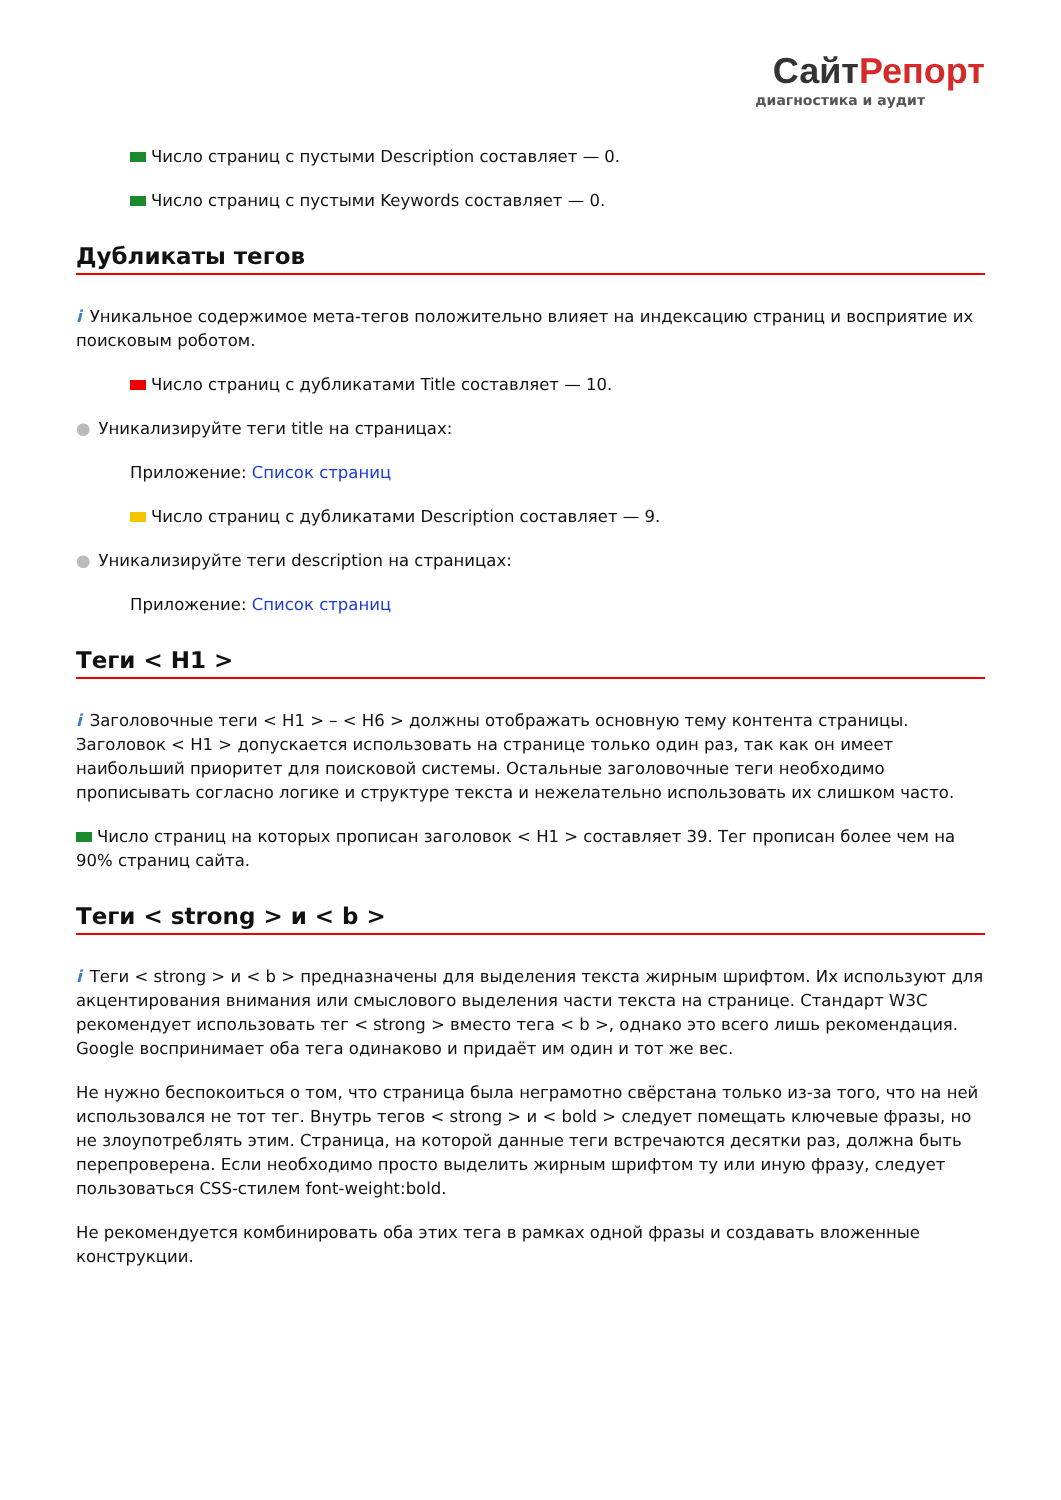СайтРепорт
диагностика и аудит
Число страниц с пустыми Description составляет — 0.
Число страниц с пустыми Keywords составляет — 0.
Дубликаты тегов
i Уникальное содержимое мета-тегов положительно влияет на индексацию страниц и восприятие их поисковым роботом.
Число страниц с дубликатами Title составляет — 10.
● Уникализируйте теги title на страницах:
Приложение: Список страниц
Число страниц с дубликатами Description составляет — 9.
● Уникализируйте теги description на страницах:
Приложение: Список страниц
Теги < H1 >
i Заголовочные теги < H1 > – < H6 > должны отображать основную тему контента страницы. Заголовок < H1 > допускается использовать на странице только один раз, так как он имеет наибольший приоритет для поисковой системы. Остальные заголовочные теги необходимо прописывать согласно логике и структуре текста и нежелательно использовать их слишком часто.
Число страниц на которых прописан заголовок < H1 > составляет 39. Тег прописан более чем на 90% страниц сайта.
Теги < strong > и < b >
i Теги < strong > и < b > предназначены для выделения текста жирным шрифтом. Их используют для акцентирования внимания или смыслового выделения части текста на странице. Стандарт W3C рекомендует использовать тег < strong > вместо тега < b >, однако это всего лишь рекомендация. Google воспринимает оба тега одинаково и придаёт им один и тот же вес.
Не нужно беспокоиться о том, что страница была неграмотно свёрстана только из-за того, что на ней использовался не тот тег. Внутрь тегов < strong > и < bold > следует помещать ключевые фразы, но не злоупотреблять этим. Страница, на которой данные теги встречаются десятки раз, должна быть перепроверена. Если необходимо просто выделить жирным шрифтом ту или иную фразу, следует пользоваться CSS-стилем font-weight:bold.
Не рекомендуется комбинировать оба этих тега в рамках одной фразы и создавать вложенные конструкции.